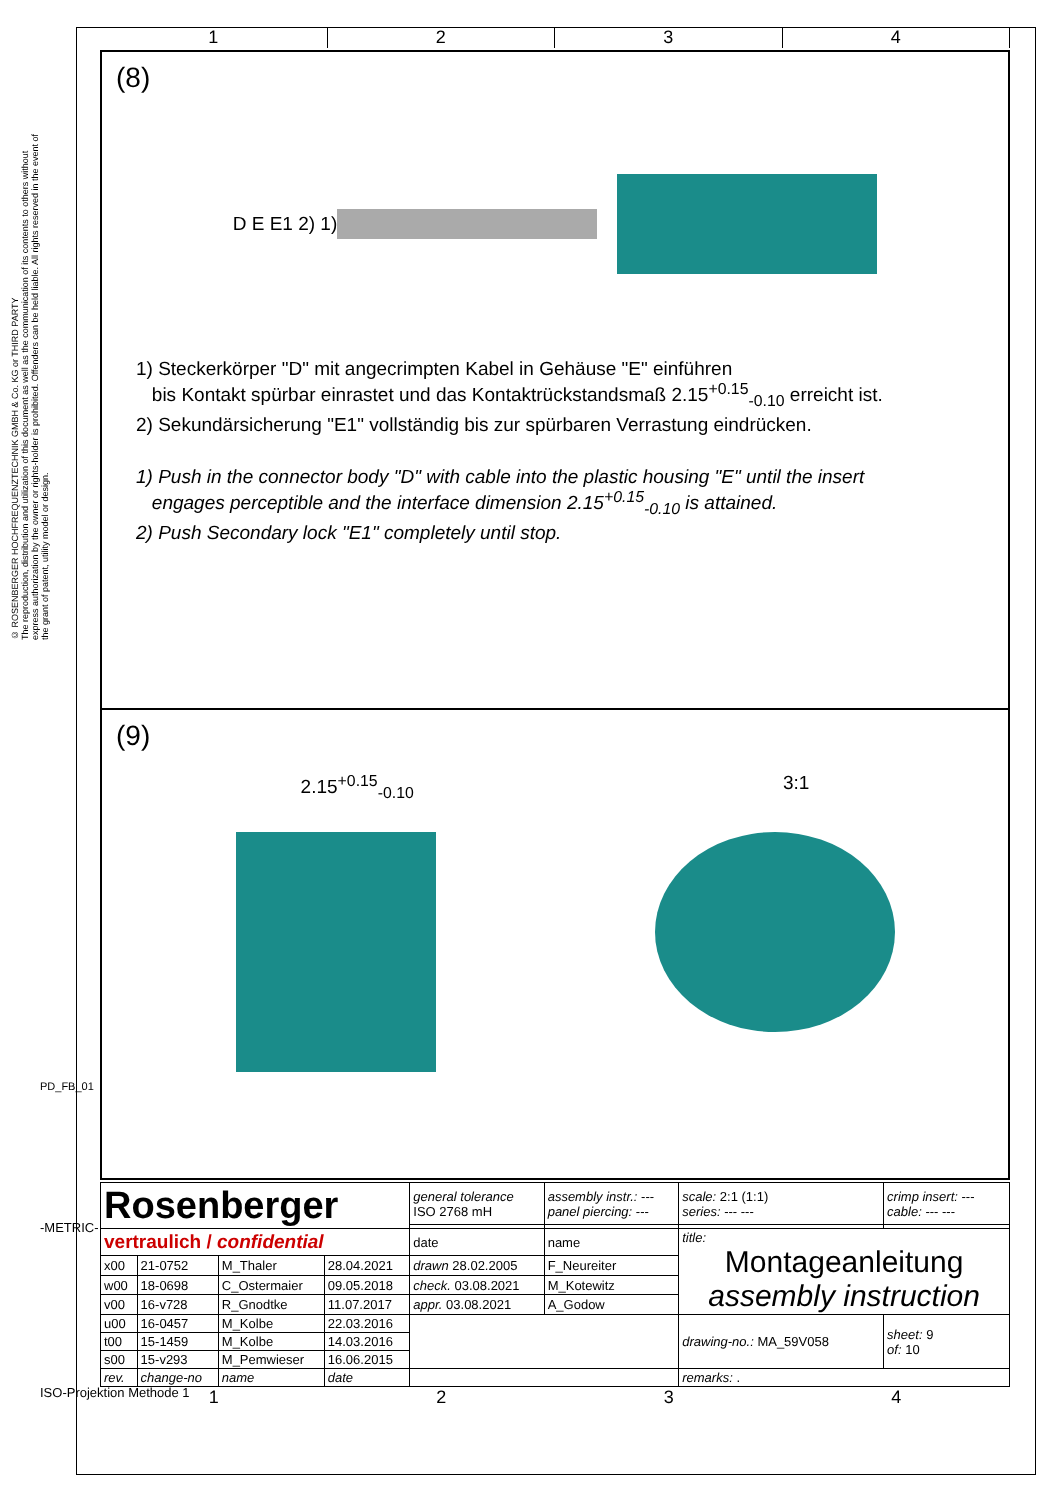© ROSENBERGER HOCHFREQUENZTECHNIK GMBH & Co. KG or THIRD PARTY
The reproduction, distribution and utilization of this document as well as the communication of its contents to others without express authorization by the owner or rights-holder is prohibited. Offenders can be held liable. All rights reserved in the event of the grant of patent, utility model or design.
1 2 3 4
(8)
D E E1 2) 1)
1) Steckerkörper "D" mit angecrimpten Kabel in Gehäuse "E" einführen
bis Kontakt spürbar einrastet und das Kontaktrückstandsmaß 2.15<sup>+0.15</sup><sub>-0.10</sub> erreicht ist.
2) Sekundärsicherung "E1" vollständig bis zur spürbaren Verrastung eindrücken.
1) Push in the connector body "D" with cable into the plastic housing "E" until the insert
engages perceptible and the interface dimension 2.15<sup>+0.15</sup><sub>-0.10</sub> is attained.
2) Push Secondary lock "E1" completely until stop.
(9)
2.15<sup>+0.15</sup><sub>-0.10</sub> 3:1
| Rosenberger | | | | general tolerance ISO 2768 mH | assembly instr.: --- panel piercing: --- | scale: 2:1 (1:1) series: --- --- | crimp insert: --- cable: --- --- | |
| vertraulich / confidential | | | | date | name | title: Montageanleitung assembly instruction | | |
| x00 | 21-0752 | M_Thaler | 28.04.2021 | drawn 28.02.2005 | F_Neureiter | | | |
| w00 | 18-0698 | C_Ostermaier | 09.05.2018 | check. 03.08.2021 | M_Kotewitz | | | |
| v00 | 16-v728 | R_Gnodtke | 11.07.2017 | appr. 03.08.2021 | A_Godow | | | |
| u00 | 16-0457 | M_Kolbe | 22.03.2016 | | | drawing-no.: MA_59V058 | | sheet: 9 of: 10 |
| t00 | 15-1459 | M_Kolbe | 14.03.2016 | | | | | |
| s00 | 15-v293 | M_Pemwieser | 16.06.2015 | | | | | |
| rev. | change-no | name | date | | | remarks: . | | |
1 2 3 4
PD_FB_01
-METRIC-
ISO-Projektion Methode 1